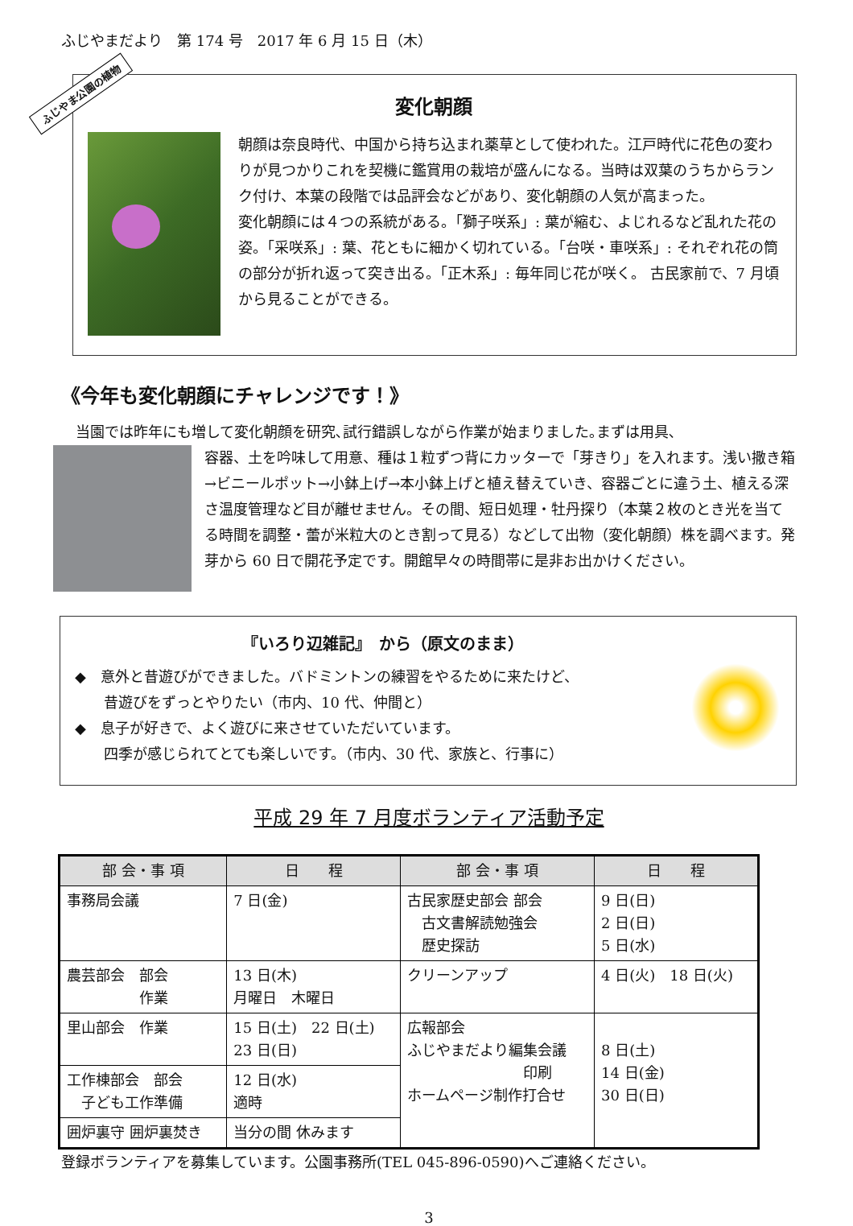ふじやまだより　第 174 号　2017 年 6 月 15 日（木）
ふじやま公園の植物
変化朝顔
朝顔は奈良時代、中国から持ち込まれ薬草として使われた。江戸時代に花色の変わりが見つかりこれを契機に鑑賞用の栽培が盛んになる。当時は双葉のうちからランク付け、本葉の段階では品評会などがあり、変化朝顔の人気が高まった。
変化朝顔には４つの系統がある。「獅子咲系」: 葉が縮む、よじれるなど乱れた花の姿。「采咲系」: 葉、花ともに細かく切れている。「台咲・車咲系」: それぞれ花の筒の部分が折れ返って突き出る。「正木系」: 毎年同じ花が咲く。 古民家前で、7 月頃から見ることができる。
《今年も変化朝顔にチャレンジです！》
　当園では昨年にも増して変化朝顔を研究､試行錯誤しながら作業が始まりました｡まずは用具､
容器、土を吟味して用意、種は１粒ずつ背にカッターで「芽きり」を入れます。浅い撒き箱→ビニールポット→小鉢上げ→本小鉢上げと植え替えていき、容器ごとに違う土、植える深さ温度管理など目が離せません。その間、短日処理・牡丹探り（本葉２枚のとき光を当てる時間を調整・蕾が米粒大のとき割って見る）などして出物（変化朝顔）株を調べます。発芽から 60 日で開花予定です。開館早々の時間帯に是非お出かけください。
『いろり辺雑記』　から（原文のまま）
◆　意外と昔遊びができました。バドミントンの練習をやるために来たけど、
　　昔遊びをずっとやりたい（市内、10 代、仲間と）
◆　息子が好きで、よく遊びに来させていただいています。
　　四季が感じられてとても楽しいです。（市内、30 代、家族と、行事に）
平成 29 年 7 月度ボランティア活動予定
| 部 会・事 項 | 日 程 | 部 会・事 項 | 日 程 |
| --- | --- | --- | --- |
| 事務局会議 | 7 日(金) | 古民家歴史部会 部会 古文書解読勉強会 歴史探訪 | 9 日(日) 2 日(日) 5 日(水) |
| 農芸部会 部会 作業 | 13 日(木) 月曜日 木曜日 | クリーンアップ | 4 日(火) 18 日(火) |
| 里山部会 作業 | 15 日(土) 22 日(土) 23 日(日) | 広報部会 ふじやまだより編集会議 印刷 ホームページ制作打合せ | 8 日(土) 14 日(金) 30 日(日) |
| 工作棟部会 部会 子ども工作準備 | 12 日(水) 適時 | | |
| 囲炉裏守 囲炉裏焚き | 当分の間 休みます | | |
登録ボランティアを募集しています。公園事務所(TEL 045-896-0590)へご連絡ください。
3